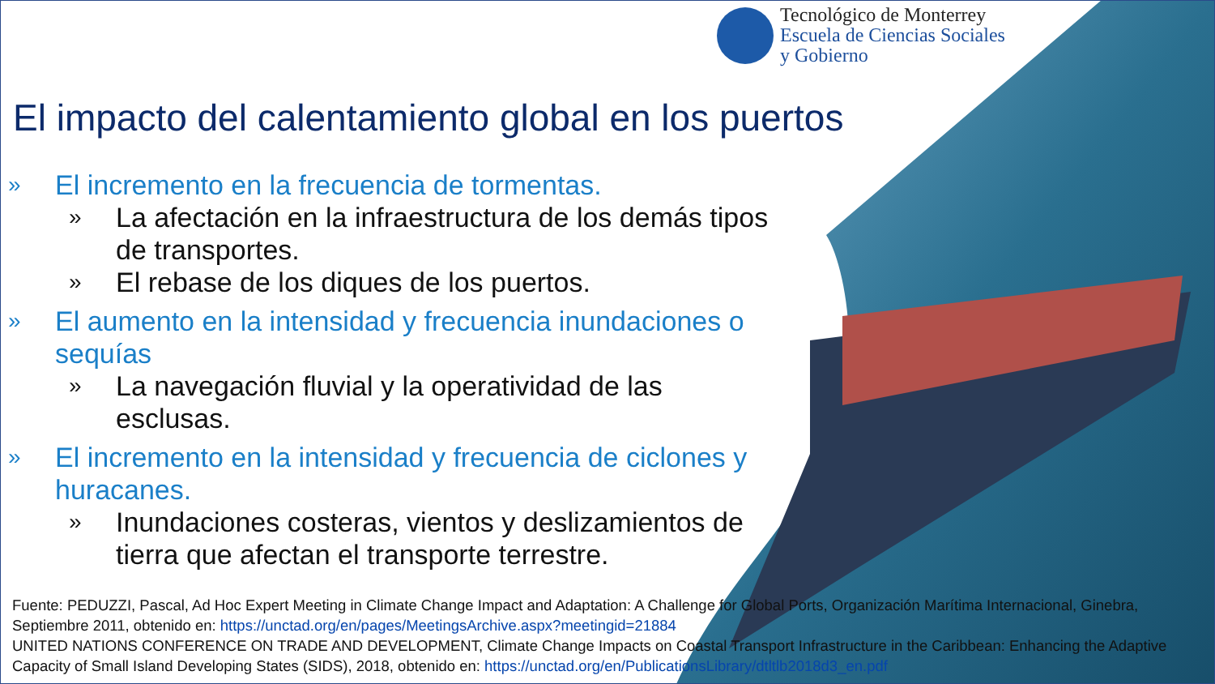Tecnológico de Monterrey
Escuela de Ciencias Sociales
y Gobierno
El impacto del calentamiento global en los puertos
» El incremento en la frecuencia de tormentas.
» La afectación en la infraestructura de los demás tipos de transportes.
» El rebase de los diques de los puertos.
» El aumento en la intensidad y frecuencia inundaciones o sequías
» La navegación fluvial y la operatividad de las esclusas.
» El incremento en la intensidad y frecuencia de ciclones y huracanes.
» Inundaciones costeras, vientos y deslizamientos de tierra que afectan el transporte terrestre.
Fuente: PEDUZZI, Pascal, Ad Hoc Expert Meeting in Climate Change Impact and Adaptation: A Challenge for Global Ports, Organización Marítima Internacional, Ginebra, Septiembre 2011, obtenido en: https://unctad.org/en/pages/MeetingsArchive.aspx?meetingid=21884
UNITED NATIONS CONFERENCE ON TRADE AND DEVELOPMENT, Climate Change Impacts on Coastal Transport Infrastructure in the Caribbean: Enhancing the Adaptive Capacity of Small Island Developing States (SIDS), 2018, obtenido en: https://unctad.org/en/PublicationsLibrary/dtltlb2018d3_en.pdf